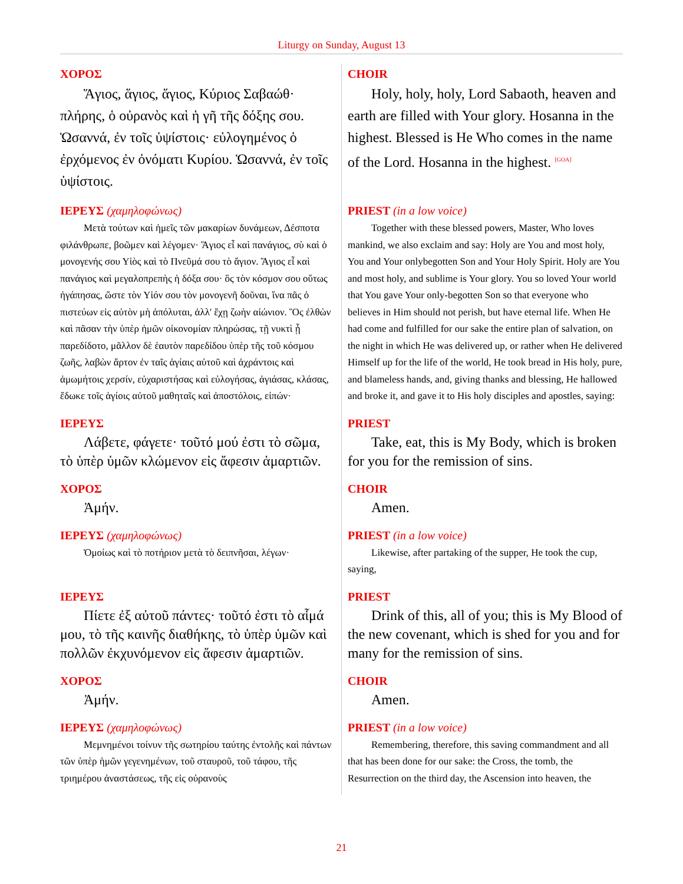Liturgy on Sunday, August 13
ΧΟΡΟΣ
Ἅγιος, ἅγιος, ἅγιος, Κύριος Σαβαώθ· πλήρης, ὁ οὐρανὸς καὶ ἡ γῆ τῆς δόξης σου. Ὡσαννά, ἐν τοῖς ὑψίστοις· εὐλογημένος ὁ ἐρχόμενος ἐν ὀνόματι Κυρίου. Ὡσαννά, ἐν τοῖς ὑψίστοις.
CHOIR
Holy, holy, holy, Lord Sabaoth, heaven and earth are filled with Your glory. Hosanna in the highest. Blessed is He Who comes in the name of the Lord. Hosanna in the highest. <sup>[GOA]</sup>
ΙΕΡΕΥΣ (χαμηλοφώνως)
Μετὰ τούτων καὶ ἡμεῖς τῶν μακαρίων δυνάμεων, Δέσποτα φιλάνθρωπε, βοῶμεν καὶ λέγομεν· Ἅγιος εἶ καὶ πανάγιος, σὺ καὶ ὁ μονογενής σου Υἱὸς καὶ τὸ Πνεῦμά σου τὸ ἅγιον. Ἅγιος εἶ καὶ πανάγιος καὶ μεγαλοπρεπὴς ἡ δόξα σου· ὃς τὸν κόσμον σου οὕτως ἠγάπησας, ὥστε τὸν Υἱόν σου τὸν μονογενῆ δοῦναι, ἵνα πᾶς ὁ πιστεύων εἰς αὐτὸν μὴ ἀπόλυται, ἀλλ' ἔχῃ ζωὴν αἰώνιον. Ὃς ἐλθὼν καὶ πᾶσαν τὴν ὑπὲρ ἡμῶν οἰκονομίαν πληρώσας, τῇ νυκτὶ ᾗ παρεδίδοτο, μᾶλλον δὲ ἑαυτὸν παρεδίδου ὑπὲρ τῆς τοῦ κόσμου ζωῆς, λαβὼν ἄρτον ἐν ταῖς ἁγίαις αὐτοῦ καὶ ἀχράντοις καὶ ἀμωμήτοις χερσίν, εὐχαριστήσας καὶ εὐλογήσας, ἁγιάσας, κλάσας, ἔδωκε τοῖς ἁγίοις αὐτοῦ μαθηταῖς καὶ ἀποστόλοις, εἰπών·
PRIEST (in a low voice)
Together with these blessed powers, Master, Who loves mankind, we also exclaim and say: Holy are You and most holy, You and Your onlybegotten Son and Your Holy Spirit. Holy are You and most holy, and sublime is Your glory. You so loved Your world that You gave Your only-begotten Son so that everyone who believes in Him should not perish, but have eternal life. When He had come and fulfilled for our sake the entire plan of salvation, on the night in which He was delivered up, or rather when He delivered Himself up for the life of the world, He took bread in His holy, pure, and blameless hands, and, giving thanks and blessing, He hallowed and broke it, and gave it to His holy disciples and apostles, saying:
ΙΕΡΕΥΣ
Λάβετε, φάγετε· τοῦτό μού ἐστι τὸ σῶμα, τὸ ὑπὲρ ὑμῶν κλώμενον εἰς ἄφεσιν ἁμαρτιῶν.
PRIEST
Take, eat, this is My Body, which is broken for you for the remission of sins.
ΧΟΡΟΣ
Ἀμήν.
CHOIR
Amen.
ΙΕΡΕΥΣ (χαμηλοφώνως)
Ὁμοίως καὶ τὸ ποτήριον μετὰ τὸ δειπνῆσαι, λέγων·
PRIEST (in a low voice)
Likewise, after partaking of the supper, He took the cup, saying,
ΙΕΡΕΥΣ
Πίετε ἐξ αὐτοῦ πάντες· τοῦτό ἐστι τὸ αἷμά μου, τὸ τῆς καινῆς διαθήκης, τὸ ὑπὲρ ὑμῶν καὶ πολλῶν ἐκχυνόμενον εἰς ἄφεσιν ἁμαρτιῶν.
PRIEST
Drink of this, all of you; this is My Blood of the new covenant, which is shed for you and for many for the remission of sins.
ΧΟΡΟΣ
Ἀμήν.
CHOIR
Amen.
ΙΕΡΕΥΣ (χαμηλοφώνως)
Μεμνημένοι τοίνυν τῆς σωτηρίου ταύτης ἐντολῆς καὶ πάντων τῶν ὑπὲρ ἡμῶν γεγενημένων, τοῦ σταυροῦ, τοῦ τάφου, τῆς τριημέρου ἀναστάσεως, τῆς εἰς οὐρανοὺς
PRIEST (in a low voice)
Remembering, therefore, this saving commandment and all that has been done for our sake: the Cross, the tomb, the Resurrection on the third day, the Ascension into heaven, the
21